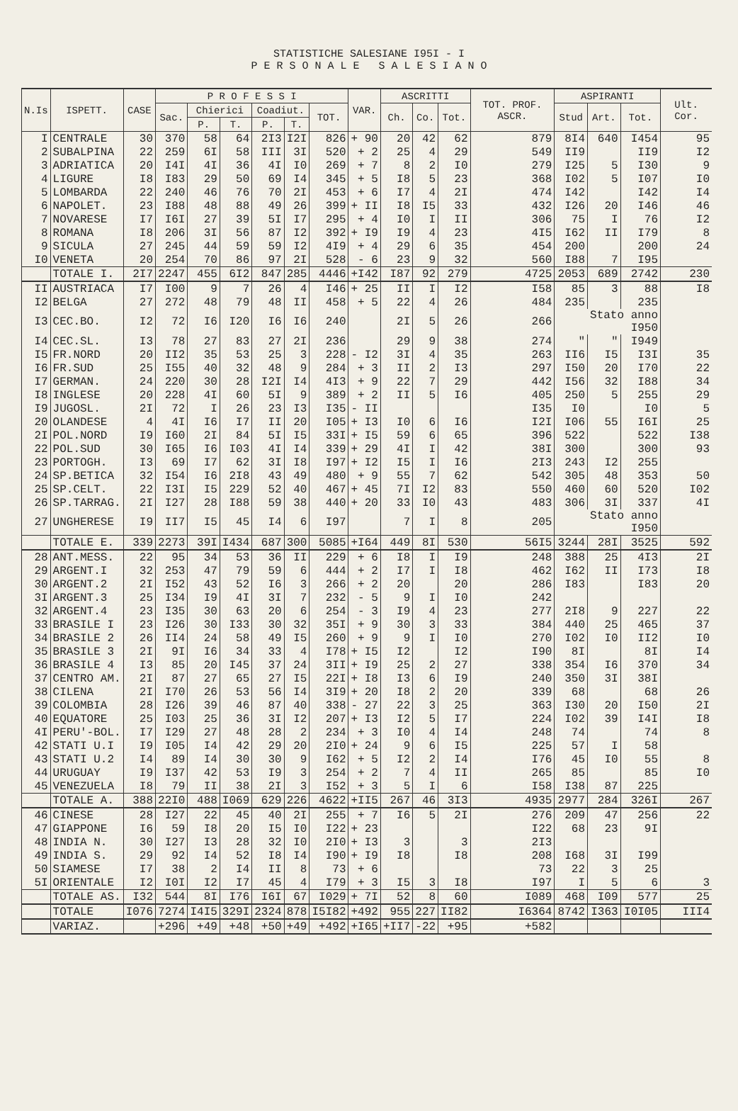STATISTICHE SALESIANE I95I - I
P E R S O N A L E S A L E S I A N O
| N.Is | ISPETT. | CASE | P R O F E S S I | | | | | | VAR. | ASCRITTI | | | TOT. PROF. ASCR. | ASPIRANTI | | | Ult. Cor. |
| --- | --- | --- | --- | --- | --- | --- | --- | --- | --- | --- | --- | --- | --- | --- | --- | --- | --- |
| | | | Sac. | Chierici | | Coadiut. | | TOT. | | Ch. | Co. | Tot. | | Stud | Art. | Tot. | |
| | | | | P. | T. | P. | T. | | | | | | | | | | |
| I | CENTRALE | 30 | 370 | 58 | 64 | 2I3 | I2I | 826 | + 90 | 20 | 42 | 62 | 879 | 8I4 | 640 | I454 | 95 |
| 2 | SUBALPINA | 22 | 259 | 6I | 58 | III | 3I | 520 | + 2 | 25 | 4 | 29 | 549 | II9 | | II9 | I2 |
| 3 | ADRIATICA | 20 | I4I | 4I | 36 | 4I | I0 | 269 | + 7 | 8 | 2 | I0 | 279 | I25 | 5 | I30 | 9 |
| 4 | LIGURE | I8 | I83 | 29 | 50 | 69 | I4 | 345 | + 5 | I8 | 5 | 23 | 368 | I02 | 5 | I07 | I0 |
| 5 | LOMBARDA | 22 | 240 | 46 | 76 | 70 | 2I | 453 | + 6 | I7 | 4 | 2I | 474 | I42 | | I42 | I4 |
| 6 | NAPOLET. | 23 | I88 | 48 | 88 | 49 | 26 | 399 | + II | I8 | I5 | 33 | 432 | I26 | 20 | I46 | 46 |
| 7 | NOVARESE | I7 | I6I | 27 | 39 | 5I | I7 | 295 | + 4 | I0 | I | II | 306 | 75 | I | 76 | I2 |
| 8 | ROMANA | I8 | 206 | 3I | 56 | 87 | I2 | 392 | + I9 | I9 | 4 | 23 | 4I5 | I62 | II | I79 | 8 |
| 9 | SICULA | 27 | 245 | 44 | 59 | 59 | I2 | 4I9 | + 4 | 29 | 6 | 35 | 454 | 200 | | 200 | 24 |
| I0 | VENETA | 20 | 254 | 70 | 86 | 97 | 2I | 528 | - 6 | 23 | 9 | 32 | 560 | I88 | 7 | I95 | |
| | TOTALE I. | 2I7 | 2247 | 455 | 6I2 | 847 | 285 | 4446 | +I42 | I87 | 92 | 279 | 4725 | 2053 | 689 | 2742 | 230 |
| II | AUSTRIACA | I7 | I00 | 9 | 7 | 26 | 4 | I46 | + 25 | II | I | I2 | I58 | 85 | 3 | 88 | I8 |
| I2 | BELGA | 27 | 272 | 48 | 79 | 48 | II | 458 | + 5 | 22 | 4 | 26 | 484 | 235 | | 235 | |
| I3 | CEC.BO. | I2 | 72 | I6 | I20 | I6 | I6 | 240 | | 2I | 5 | 26 | 266 | Stato anno I950 | | | |
| I4 | CEC.SL. | I3 | 78 | 27 | 83 | 27 | 2I | 236 | | 29 | 9 | 38 | 274 | " | " | I949 | |
| I5 | FR.NORD | 20 | II2 | 35 | 53 | 25 | 3 | 228 | - I2 | 3I | 4 | 35 | 263 | II6 | I5 | I3I | 35 |
| I6 | FR.SUD | 25 | I55 | 40 | 32 | 48 | 9 | 284 | + 3 | II | 2 | I3 | 297 | I50 | 20 | I70 | 22 |
| I7 | GERMAN. | 24 | 220 | 30 | 28 | I2I | I4 | 4I3 | + 9 | 22 | 7 | 29 | 442 | I56 | 32 | I88 | 34 |
| I8 | INGLESE | 20 | 228 | 4I | 60 | 5I | 9 | 389 | + 2 | II | 5 | I6 | 405 | 250 | 5 | 255 | 29 |
| I9 | JUGOSL. | 2I | 72 | I | 26 | 23 | I3 | I35 | - II | | | | I35 | I0 | | I0 | 5 |
| 20 | OLANDESE | 4 | 4I | I6 | I7 | II | 20 | I05 | + I3 | I0 | 6 | I6 | I2I | I06 | 55 | I6I | 25 |
| 2I | POL.NORD | I9 | I60 | 2I | 84 | 5I | I5 | 33I | + I5 | 59 | 6 | 65 | 396 | 522 | | 522 | I38 |
| 22 | POL.SUD | 30 | I65 | I6 | I03 | 4I | I4 | 339 | + 29 | 4I | I | 42 | 38I | 300 | | 300 | 93 |
| 23 | PORTOGH. | I3 | 69 | I7 | 62 | 3I | I8 | I97 | + I2 | I5 | I | I6 | 2I3 | 243 | I2 | 255 | |
| 24 | SP.BETICA | 32 | I54 | I6 | 2I8 | 43 | 49 | 480 | + 9 | 55 | 7 | 62 | 542 | 305 | 48 | 353 | 50 |
| 25 | SP.CELT. | 22 | I3I | I5 | 229 | 52 | 40 | 467 | + 45 | 7I | I2 | 83 | 550 | 460 | 60 | 520 | I02 |
| 26 | SP.TARRAG. | 2I | I27 | 28 | I88 | 59 | 38 | 440 | + 20 | 33 | I0 | 43 | 483 | 306 | 3I | 337 | 4I |
| 27 | UNGHERESE | I9 | II7 | I5 | 45 | I4 | 6 | I97 | | 7 | I | 8 | 205 | Stato anno I950 | | | |
| | TOTALE E. | 339 | 2273 | 39I | I434 | 687 | 300 | 5085 | +I64 | 449 | 8I | 530 | 56I5 | 3244 | 28I | 3525 | 592 |
| 28 | ANT.MESS. | 22 | 95 | 34 | 53 | 36 | II | 229 | + 6 | I8 | I | I9 | 248 | 388 | 25 | 4I3 | 2I |
| 29 | ARGENT.I | 32 | 253 | 47 | 79 | 59 | 6 | 444 | + 2 | I7 | I | I8 | 462 | I62 | II | I73 | I8 |
| 30 | ARGENT.2 | 2I | I52 | 43 | 52 | I6 | 3 | 266 | + 2 | 20 | | 20 | 286 | I83 | | I83 | 20 |
| 3I | ARGENT.3 | 25 | I34 | I9 | 4I | 3I | 7 | 232 | - 5 | 9 | I | I0 | 242 | | | | |
| 32 | ARGENT.4 | 23 | I35 | 30 | 63 | 20 | 6 | 254 | - 3 | I9 | 4 | 23 | 277 | 2I8 | 9 | 227 | 22 |
| 33 | BRASILE I | 23 | I26 | 30 | I33 | 30 | 32 | 35I | + 9 | 30 | 3 | 33 | 384 | 440 | 25 | 465 | 37 |
| 34 | BRASILE 2 | 26 | II4 | 24 | 58 | 49 | I5 | 260 | + 9 | 9 | I | I0 | 270 | I02 | I0 | II2 | I0 |
| 35 | BRASILE 3 | 2I | 9I | I6 | 34 | 33 | 4 | I78 | + I5 | I2 | | I2 | I90 | 8I | | 8I | I4 |
| 36 | BRASILE 4 | I3 | 85 | 20 | I45 | 37 | 24 | 3II | + I9 | 25 | 2 | 27 | 338 | 354 | I6 | 370 | 34 |
| 37 | CENTRO AM. | 2I | 87 | 27 | 65 | 27 | I5 | 22I | + I8 | I3 | 6 | I9 | 240 | 350 | 3I | 38I | |
| 38 | CILENA | 2I | I70 | 26 | 53 | 56 | I4 | 3I9 | + 20 | I8 | 2 | 20 | 339 | 68 | | 68 | 26 |
| 39 | COLOMBIA | 28 | I26 | 39 | 46 | 87 | 40 | 338 | - 27 | 22 | 3 | 25 | 363 | I30 | 20 | I50 | 2I |
| 40 | EQUATORE | 25 | I03 | 25 | 36 | 3I | I2 | 207 | + I3 | I2 | 5 | I7 | 224 | I02 | 39 | I4I | I8 |
| 4I | PERU'-BOL. | I7 | I29 | 27 | 48 | 28 | 2 | 234 | + 3 | I0 | 4 | I4 | 248 | 74 | | 74 | 8 |
| 42 | STATI U.I | I9 | I05 | I4 | 42 | 29 | 20 | 2I0 | + 24 | 9 | 6 | I5 | 225 | 57 | I | 58 | |
| 43 | STATI U.2 | I4 | 89 | I4 | 30 | 30 | 9 | I62 | + 5 | I2 | 2 | I4 | I76 | 45 | I0 | 55 | 8 |
| 44 | URUGUAY | I9 | I37 | 42 | 53 | I9 | 3 | 254 | + 2 | 7 | 4 | II | 265 | 85 | | 85 | I0 |
| 45 | VENEZUELA | I8 | 79 | II | 38 | 2I | 3 | I52 | + 3 | 5 | I | 6 | I58 | I38 | 87 | 225 | |
| | TOTALE A. | 388 | 22I0 | 488 | I069 | 629 | 226 | 4622 | +II5 | 267 | 46 | 3I3 | 4935 | 2977 | 284 | 326I | 267 |
| 46 | CINESE | 28 | I27 | 22 | 45 | 40 | 2I | 255 | + 7 | I6 | 5 | 2I | 276 | 209 | 47 | 256 | 22 |
| 47 | GIAPPONE | I6 | 59 | I8 | 20 | I5 | I0 | I22 | + 23 | | | | I22 | 68 | 23 | 9I | |
| 48 | INDIA N. | 30 | I27 | I3 | 28 | 32 | I0 | 2I0 | + I3 | 3 | | 3 | 2I3 | | | | |
| 49 | INDIA S. | 29 | 92 | I4 | 52 | I8 | I4 | I90 | + I9 | I8 | | I8 | 208 | I68 | 3I | I99 | |
| 50 | SIAMESE | I7 | 38 | 2 | I4 | II | 8 | 73 | + 6 | | | | 73 | 22 | 3 | 25 | |
| 5I | ORIENTALE | I2 | I0I | I2 | I7 | 45 | 4 | I79 | + 3 | I5 | 3 | I8 | I97 | I | 5 | 6 | 3 |
| | TOTALE AS. | I32 | 544 | 8I | I76 | I6I | 67 | I029 | + 7I | 52 | 8 | 60 | I089 | 468 | I09 | 577 | 25 |
| | TOTALE | I076 | 7274 | I4I5 | 329I | 2324 | 878 | I5I82 | +492 | 955 | 227 | II82 | I6364 | 8742 | I363 | I0I05 | III4 |
| | VARIAZ. | | +296 | +49 | +48 | +50 | +49 | +492 | +I65 | +II7 | -22 | +95 | +582 | | | | |